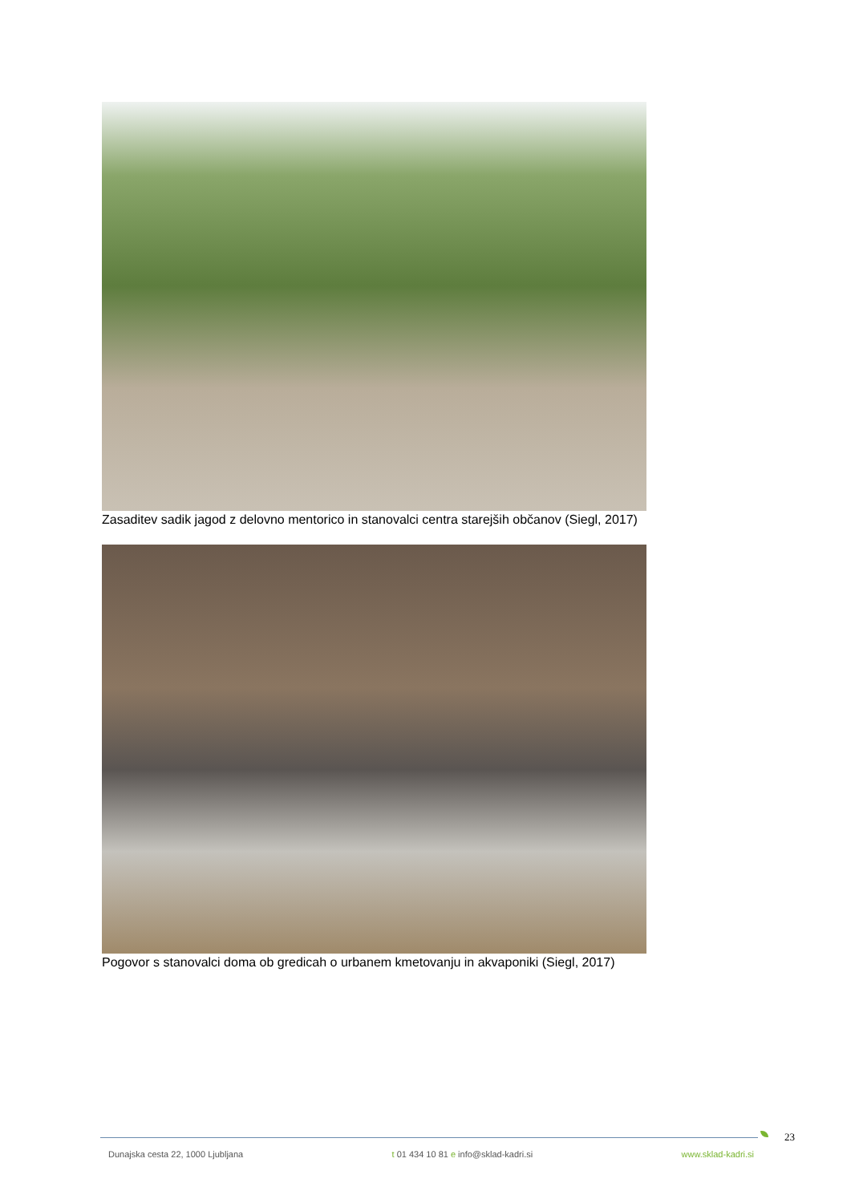Zasaditev sadik jagod z delovno mentorico in stanovalci centra starejših občanov (Siegl, 2017)
Pogovor s stanovalci doma ob gredicah o urbanem kmetovanju in akvaponiki (Siegl, 2017)
23
Dunajska cesta 22, 1000 Ljubljana t 01 434 10 81 e info@sklad-kadri.si www.sklad-kadri.si